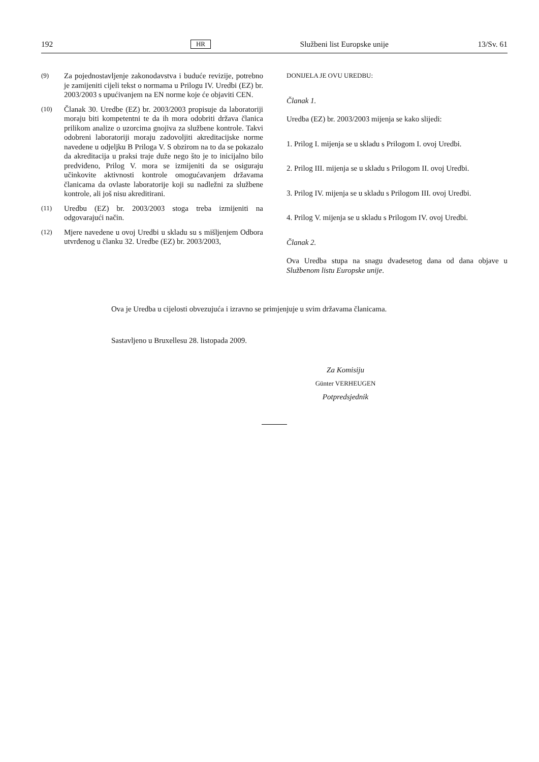192 HR Službeni list Europske unije 13/Sv. 61
(9) Za pojednostavljenje zakonodavstva i buduće revizije, potrebno je zamijeniti cijeli tekst o normama u Prilogu IV. Uredbi (EZ) br. 2003/2003 s upućivanjem na EN norme koje će objaviti CEN.
(10) Članak 30. Uredbe (EZ) br. 2003/2003 propisuje da laboratoriji moraju biti kompetentni te da ih mora odobriti država članica prilikom analize o uzorcima gnojiva za službene kontrole. Takvi odobreni laboratoriji moraju zadovoljiti akreditacijske norme navedene u odjeljku B Priloga V. S obzirom na to da se pokazalo da akreditacija u praksi traje duže nego što je to inicijalno bilo predviđeno, Prilog V. mora se izmijeniti da se osiguraju učinkovite aktivnosti kontrole omogućavanjem državama članicama da ovlaste laboratorije koji su nadležni za službene kontrole, ali još nisu akreditirani.
(11) Uredbu (EZ) br. 2003/2003 stoga treba izmijeniti na odgovarajući način.
(12) Mjere navedene u ovoj Uredbi u skladu su s mišljenjem Odbora utvrđenog u članku 32. Uredbe (EZ) br. 2003/2003,
DONIJELA JE OVU UREDBU:
Članak 1.
Uredba (EZ) br. 2003/2003 mijenja se kako slijedi:
1. Prilog I. mijenja se u skladu s Prilogom I. ovoj Uredbi.
2. Prilog III. mijenja se u skladu s Prilogom II. ovoj Uredbi.
3. Prilog IV. mijenja se u skladu s Prilogom III. ovoj Uredbi.
4. Prilog V. mijenja se u skladu s Prilogom IV. ovoj Uredbi.
Članak 2.
Ova Uredba stupa na snagu dvadesetog dana od dana objave u Službenom listu Europske unije.
Ova je Uredba u cijelosti obvezujuća i izravno se primjenjuje u svim državama članicama.
Sastavljeno u Bruxellesu 28. listopada 2009.
Za Komisiju
Günter VERHEUGEN
Potpredsjednik